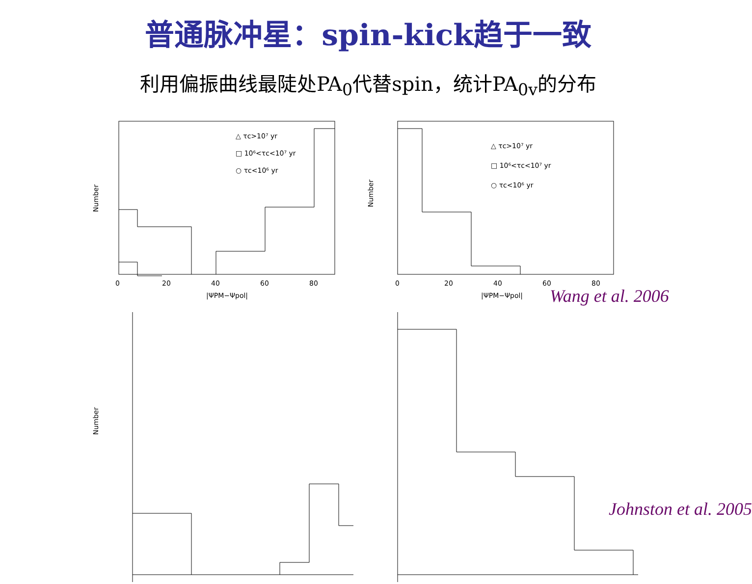普通脉冲星：spin-kick趋于一致
利用偏振曲线最陡处PA<sub>0</sub>代替spin，统计PA<sub>0v</sub>的分布
△ τc>10⁷ yr
□ 10⁶<τc<10⁷ yr
○ τc<10⁶ yr
0
20
40
60
80
Number
|ΨPM−Ψpol|
△ τc>10⁷ yr
□ 10⁶<τc<10⁷ yr
○ τc<10⁶ yr
0
20
40
60
80
Number
|ΨPM−Ψpol|
Wang et al. 2006
Number
Johnston et al. 2005